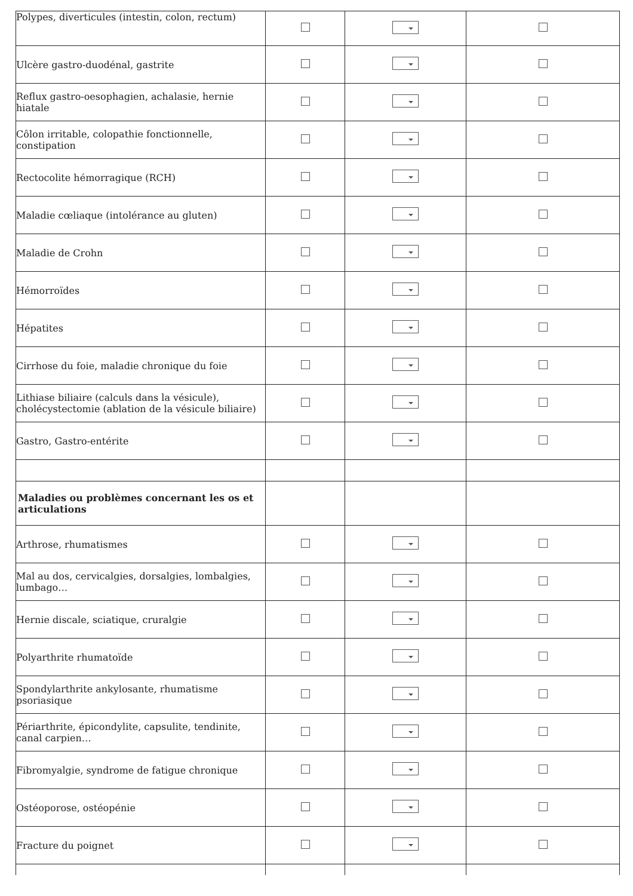| Polypes, diverticules (intestin, colon, rectum) | | | |
| Ulcère gastro-duodénal, gastrite | | | |
| Reflux gastro-oesophagien, achalasie, hernie hiatale | | | |
| Côlon irritable, colopathie fonctionnelle, constipation | | | |
| Rectocolite hémorragique (RCH) | | | |
| Maladie cœliaque (intolérance au gluten) | | | |
| Maladie de Crohn | | | |
| Hémorroïdes | | | |
| Hépatites | | | |
| Cirrhose du foie, maladie chronique du foie | | | |
| Lithiase biliaire (calculs dans la vésicule), cholécystectomie (ablation de la vésicule biliaire) | | | |
| Gastro, Gastro-entérite | | | |
| Maladies ou problèmes concernant les os et articulations | | | |
| Arthrose, rhumatismes | | | |
| Mal au dos, cervicalgies, dorsalgies, lombalgies, lumbago… | | | |
| Hernie discale, sciatique, cruralgie | | | |
| Polyarthrite rhumatoïde | | | |
| Spondylarthrite ankylosante, rhumatisme psoriasique | | | |
| Périarthrite, épicondylite, capsulite, tendinite, canal carpien… | | | |
| Fibromyalgie, syndrome de fatigue chronique | | | |
| Ostéoporose, ostéopénie | | | |
| Fracture du poignet | | | |